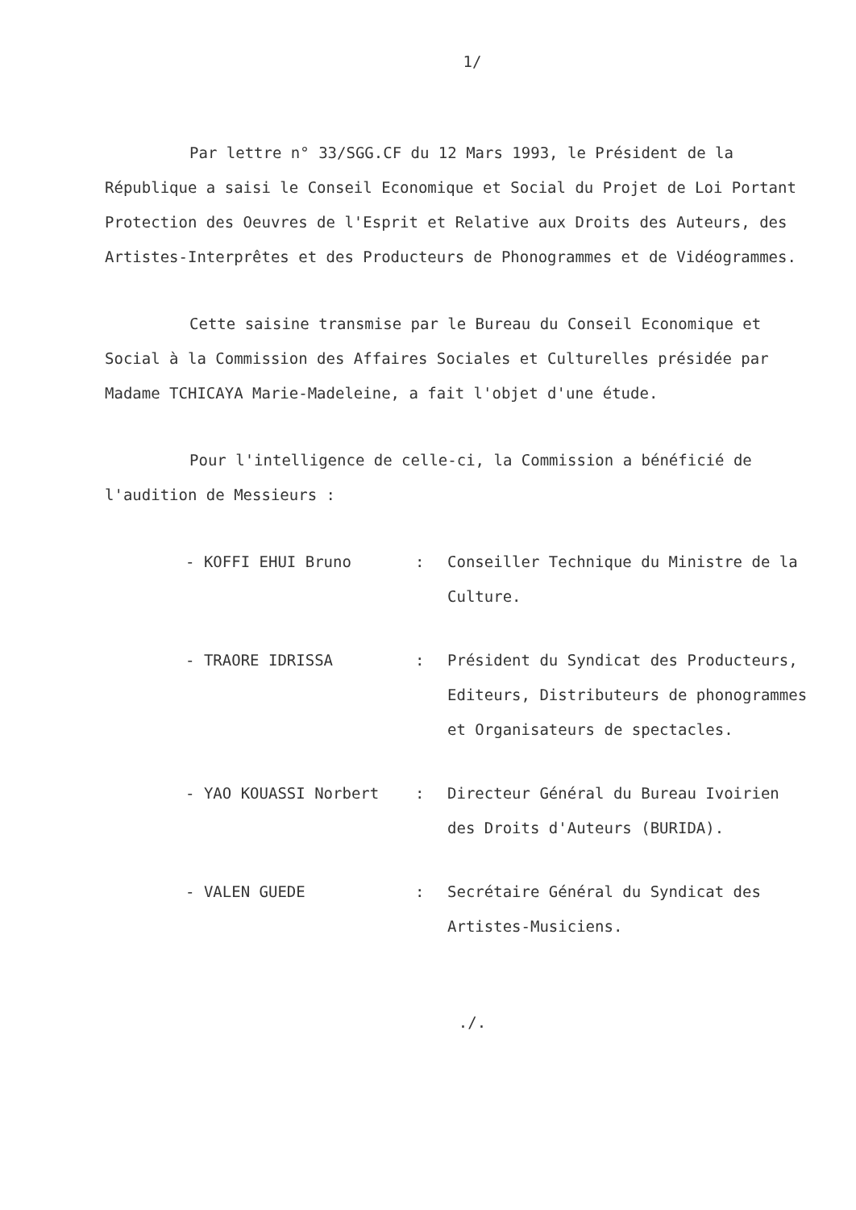1/
Par lettre n° 33/SGG.CF du 12 Mars 1993, le Président de la République a saisi le Conseil Economique et Social du Projet de Loi Portant Protection des Oeuvres de l'Esprit et Relative aux Droits des Auteurs, des Artistes-Interprêtes et des Producteurs de Phonogrammes et de Vidéogrammes.
Cette saisine transmise par le Bureau du Conseil Economique et Social à la Commission des Affaires Sociales et Culturelles présidée par Madame TCHICAYA Marie-Madeleine, a fait l'objet d'une étude.
Pour l'intelligence de celle-ci, la Commission a bénéficié de l'audition de Messieurs :
| - KOFFI EHUI Bruno | : | Conseiller Technique du Ministre de la Culture. |
| - TRAORE IDRISSA | : | Président du Syndicat des Producteurs, Editeurs, Distributeurs de phonogrammes et Organisateurs de spectacles. |
| - YAO KOUASSI Norbert | : | Directeur Général du Bureau Ivoirien des Droits d'Auteurs (BURIDA). |
| - VALEN GUEDE | : | Secrétaire Général du Syndicat des Artistes-Musiciens. |
./.